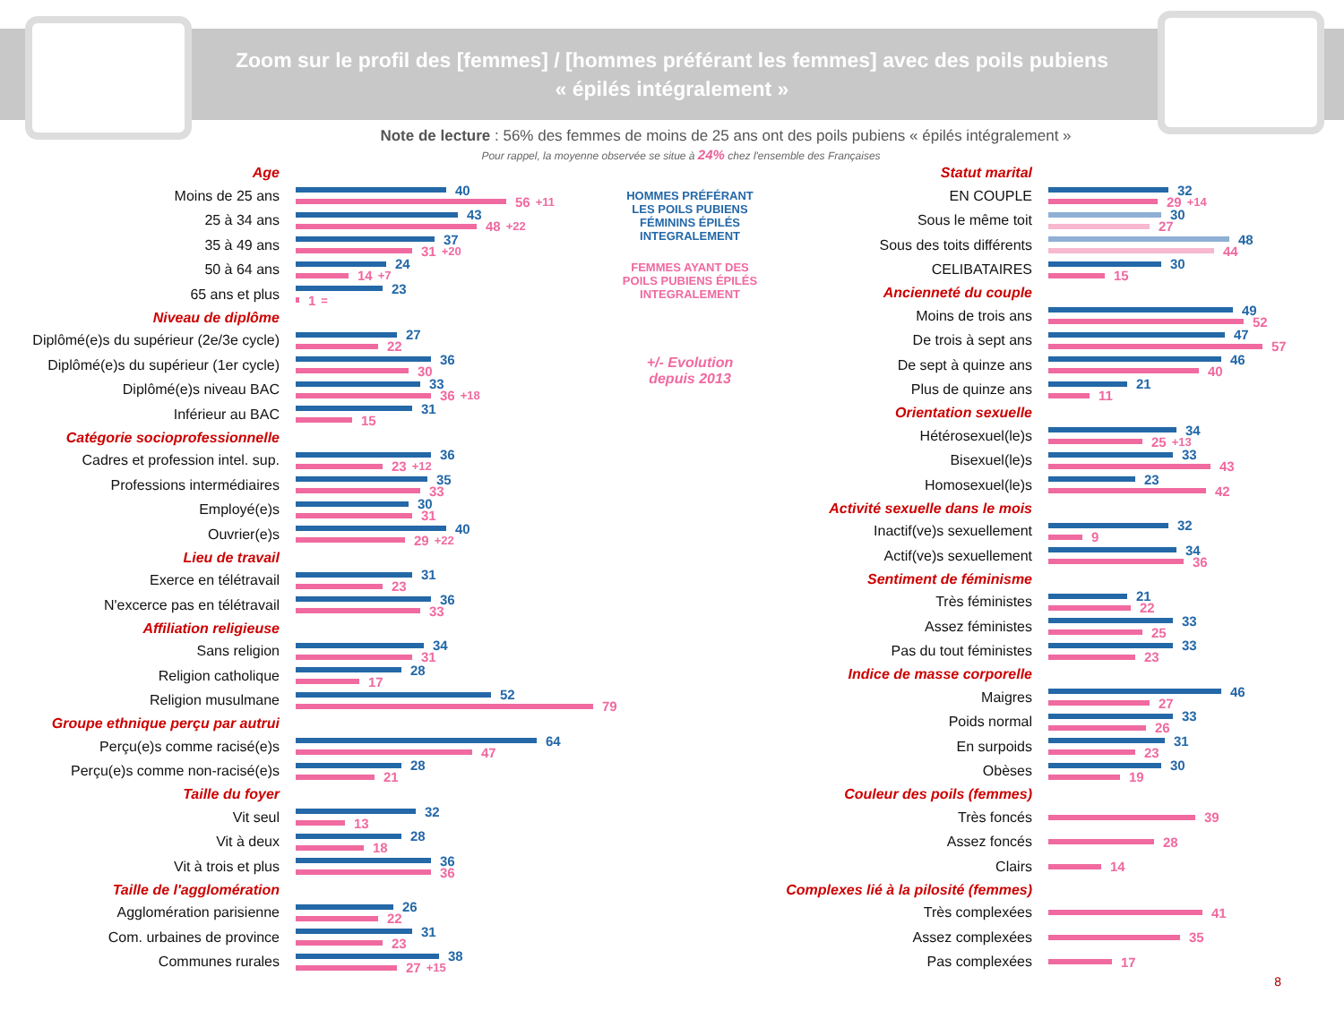Zoom sur le profil des [femmes] / [hommes préférant les femmes] avec des poils pubiens
« épilés intégralement »
Note de lecture : 56% des femmes de moins de 25 ans ont des poils pubiens « épilés intégralement »
Pour rappel, la moyenne observée se situe à 24% chez l'ensemble des Françaises
Age
Moins de 25 ans
40
56 +11
25 à 34 ans
43
48 +22
35 à 49 ans
37
31 +20
50 à 64 ans
24
14 +7
65 ans et plus
23
1 =
Niveau de diplôme
Diplômé(e)s du supérieur (2e/3e cycle)
27
22
Diplômé(e)s du supérieur (1er cycle)
36
30
Diplômé(e)s niveau BAC
33
36 +18
Inférieur au BAC
31
15
Catégorie socioprofessionnelle
Cadres et profession intel. sup.
36
23 +12
Professions intermédiaires
35
33
Employé(e)s
30
31
Ouvrier(e)s
40
29 +22
Lieu de travail
Exerce en télétravail
31
23
N'excerce pas en télétravail
36
33
Affiliation religieuse
Sans religion
34
31
Religion catholique
28
17
Religion musulmane
52
79
Groupe ethnique perçu par autrui
Perçu(e)s comme racisé(e)s
64
47
Perçu(e)s comme non-racisé(e)s
28
21
Taille du foyer
Vit seul
32
13
Vit à deux
28
18
Vit à trois et plus
36
36
Taille de l'agglomération
Agglomération parisienne
26
22
Com. urbaines de province
31
23
Communes rurales
38
27 +15
HOMMES PRÉFÉRANT LES POILS PUBIENS FÉMININS ÉPILÉS INTEGRALEMENT
FEMMES AYANT DES POILS PUBIENS ÉPILÉS INTEGRALEMENT
+/- Evolution
depuis 2013
Statut marital
EN COUPLE
32
29 +14
Sous le même toit
30
27
Sous des toits différents
48
44
CELIBATAIRES
30
15
Ancienneté du couple
Moins de trois ans
49
52
De trois à sept ans
47
57
De sept à quinze ans
46
40
Plus de quinze ans
21
11
Orientation sexuelle
Hétérosexuel(le)s
34
25 +13
Bisexuel(le)s
33
43
Homosexuel(le)s
23
42
Activité sexuelle dans le mois
Inactif(ve)s sexuellement
32
9
Actif(ve)s sexuellement
34
36
Sentiment de féminisme
Très féministes
21
22
Assez féministes
33
25
Pas du tout féministes
33
23
Indice de masse corporelle
Maigres
46
27
Poids normal
33
26
En surpoids
31
23
Obèses
30
19
Couleur des poils (femmes)
Très foncés
39
Assez foncés
28
Clairs
14
Complexes lié à la pilosité (femmes)
Très complexées
41
Assez complexées
35
Pas complexées
17
8